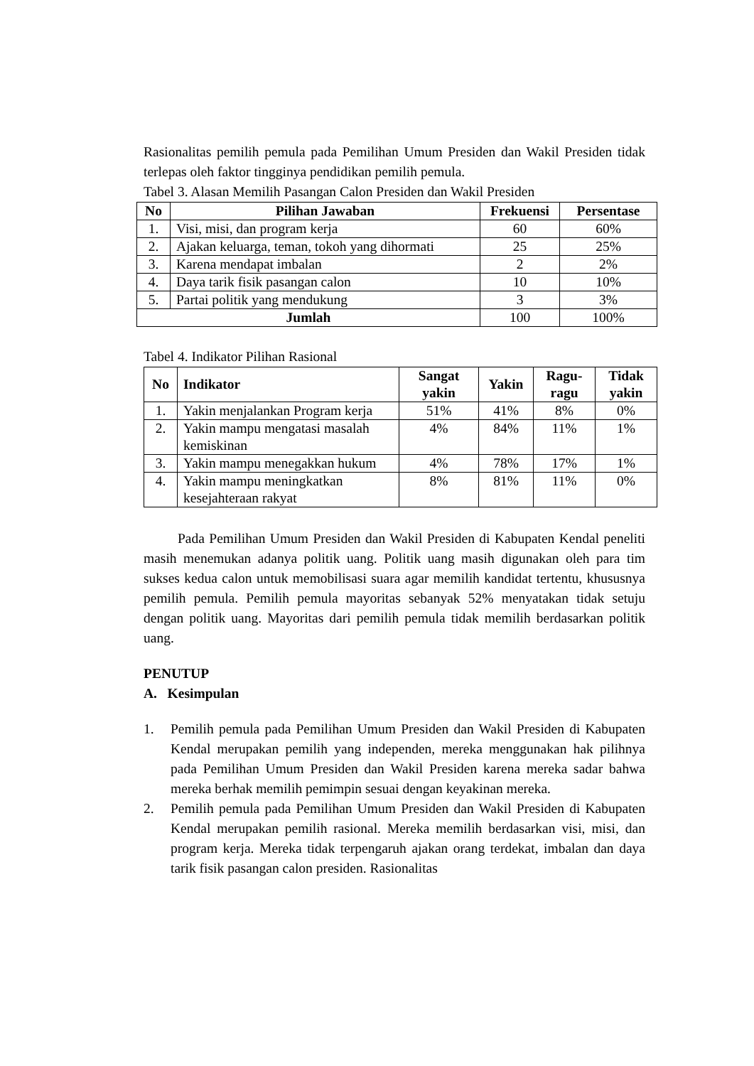Rasionalitas pemilih pemula pada Pemilihan Umum Presiden dan Wakil Presiden tidak terlepas oleh faktor tingginya pendidikan pemilih pemula.
Tabel 3. Alasan Memilih Pasangan Calon Presiden dan Wakil Presiden
| No | Pilihan Jawaban | Frekuensi | Persentase |
| --- | --- | --- | --- |
| 1. | Visi, misi, dan program kerja | 60 | 60% |
| 2. | Ajakan keluarga, teman, tokoh yang dihormati | 25 | 25% |
| 3. | Karena mendapat imbalan | 2 | 2% |
| 4. | Daya tarik fisik pasangan calon | 10 | 10% |
| 5. | Partai politik yang mendukung | 3 | 3% |
| Jumlah | | 100 | 100% |
Tabel 4. Indikator Pilihan Rasional
| No | Indikator | Sangat yakin | Yakin | Ragu-ragu | Tidak yakin |
| --- | --- | --- | --- | --- | --- |
| 1. | Yakin menjalankan Program kerja | 51% | 41% | 8% | 0% |
| 2. | Yakin mampu mengatasi masalah kemiskinan | 4% | 84% | 11% | 1% |
| 3. | Yakin mampu menegakkan hukum | 4% | 78% | 17% | 1% |
| 4. | Yakin mampu meningkatkan kesejahteraan rakyat | 8% | 81% | 11% | 0% |
Pada Pemilihan Umum Presiden dan Wakil Presiden di Kabupaten Kendal peneliti masih menemukan adanya politik uang. Politik uang masih digunakan oleh para tim sukses kedua calon untuk memobilisasi suara agar memilih kandidat tertentu, khususnya pemilih pemula. Pemilih pemula mayoritas sebanyak 52% menyatakan tidak setuju dengan politik uang. Mayoritas dari pemilih pemula tidak memilih berdasarkan politik uang.
PENUTUP
A. Kesimpulan
1. Pemilih pemula pada Pemilihan Umum Presiden dan Wakil Presiden di Kabupaten Kendal merupakan pemilih yang independen, mereka menggunakan hak pilihnya pada Pemilihan Umum Presiden dan Wakil Presiden karena mereka sadar bahwa mereka berhak memilih pemimpin sesuai dengan keyakinan mereka.
2. Pemilih pemula pada Pemilihan Umum Presiden dan Wakil Presiden di Kabupaten Kendal merupakan pemilih rasional. Mereka memilih berdasarkan visi, misi, dan program kerja. Mereka tidak terpengaruh ajakan orang terdekat, imbalan dan daya tarik fisik pasangan calon presiden. Rasionalitas